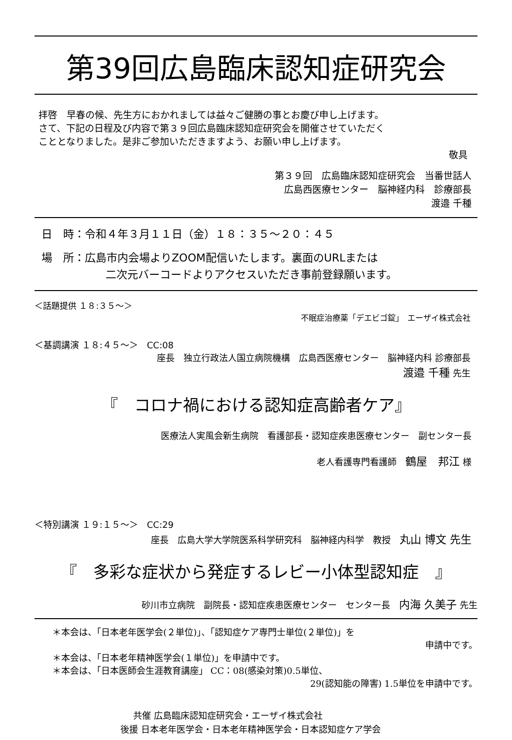第39回広島臨床認知症研究会
拝啓　早春の候、先生方におかれましては益々ご健勝の事とお慶び申し上げます。
さて、下記の日程及び内容で第３９回広島臨床認知症研究会を開催させていただく
こととなりました。是非ご参加いただきますよう、お願い申し上げます。
敬具
第３９回　広島臨床認知症研究会　当番世話人
広島西医療センター　脳神経内科　診療部長
渡邉 千種
日　時：令和４年３月１１日（金）１８：３５～２０：４５
場　所：広島市内会場よりZOOM配信いたします。裏面のURLまたは
二次元バーコードよりアクセスいただき事前登録願います。
＜話題提供 １８:３５～＞
不眠症治療薬「デエビゴ錠」　エーザイ株式会社
＜基調講演 １８:４５～＞　CC:08
座長　独立行政法人国立病院機構　広島西医療センター　脳神経内科 診療部長
渡邉 千種 先生
『　コロナ禍における認知症高齢者ケア』
医療法人実風会新生病院　看護部長・認知症疾患医療センター　副センター長
老人看護専門看護師　鶴屋　邦江 様
＜特別講演 １９:１５～＞　CC:29
座長　広島大学大学院医系科学研究科　脳神経内科学　教授　丸山 博文 先生
『　多彩な症状から発症するレビー小体型認知症　』
砂川市立病院　副院長・認知症疾患医療センター　センター長　内海 久美子 先生
＊本会は、「日本老年医学会(２単位)」、「認知症ケア専門士単位(２単位)」を
申請中です。
＊本会は、「日本老年精神医学会(１単位)」を申請中です。
＊本会は、「日本医師会生涯教育講座」 CC：08(感染対策)0.5単位、
29(認知能の障害) 1.5単位を申請中です。
共催 広島臨床認知症研究会・エーザイ株式会社
後援 日本老年医学会・日本老年精神医学会・日本認知症ケア学会